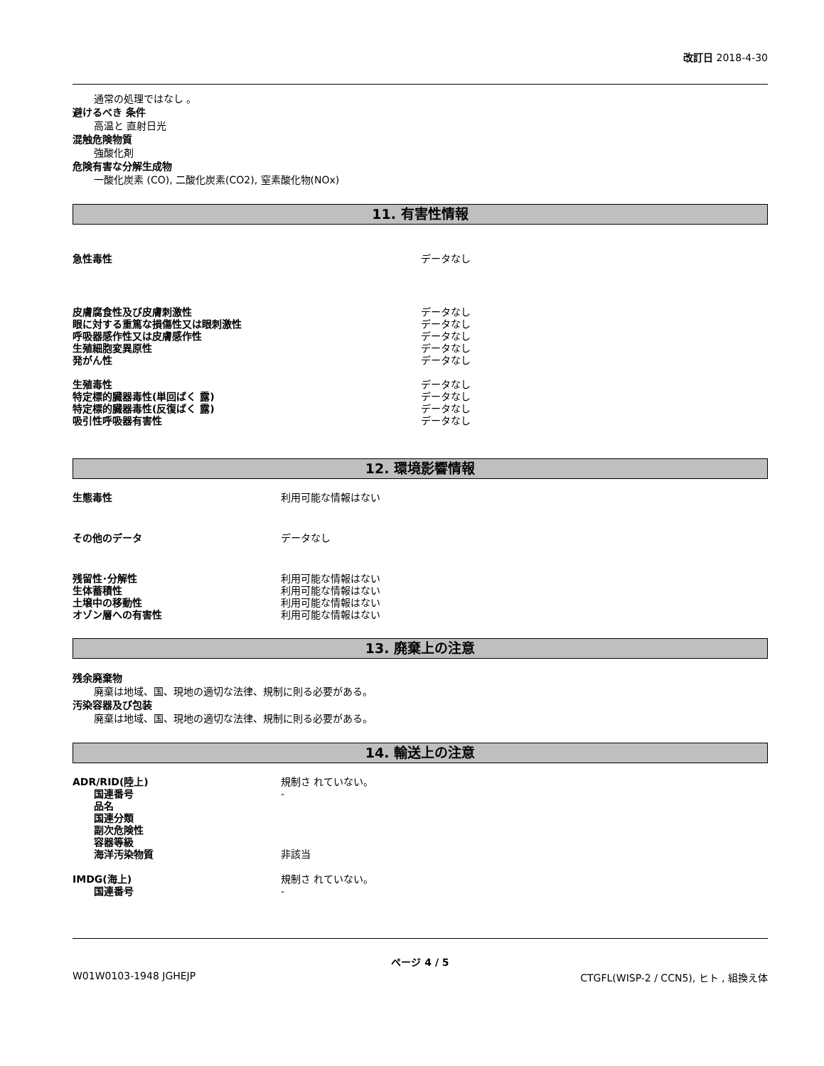改訂日 2018-4-30
通常の処理ではなし 。
避けるべき 条件
高温と 直射日光
混触危険物質
強酸化剤
危険有害な分解生成物
一酸化炭素 (CO), 二酸化炭素(CO2), 窒素酸化物(NOx)
11. 有害性情報
急性毒性 データなし
皮膚腐食性及び皮膚刺激性 データなし
眼に対する重篤な損傷性又は眼刺激性 データなし
呼吸器感作性又は皮膚感作性 データなし
生殖細胞変異原性 データなし
発がん性 データなし
生殖毒性 データなし
特定標的臓器毒性(単回ばく 露) データなし
特定標的臓器毒性(反復ばく 露) データなし
吸引性呼吸器有害性 データなし
12. 環境影響情報
生態毒性 利用可能な情報はない
その他のデータ データなし
残留性･分解性 利用可能な情報はない
生体蓄積性 利用可能な情報はない
土壌中の移動性 利用可能な情報はない
オゾン層への有害性 利用可能な情報はない
13. 廃棄上の注意
残余廃棄物
廃棄は地域、国、現地の適切な法律、規制に則る必要がある。
汚染容器及び包装
廃棄は地域、国、現地の適切な法律、規制に則る必要がある。
14. 輸送上の注意
ADR/RID(陸上) 規制さ れていない。
国連番号 -
品名
国連分類
副次危険性
容器等級
海洋汚染物質 非該当
IMDG(海上) 規制さ れていない。
国連番号 -
ページ 4 / 5
W01W0103-1948 JGHEJP CTGFL(WISP-2 / CCN5), ヒト , 組換え体